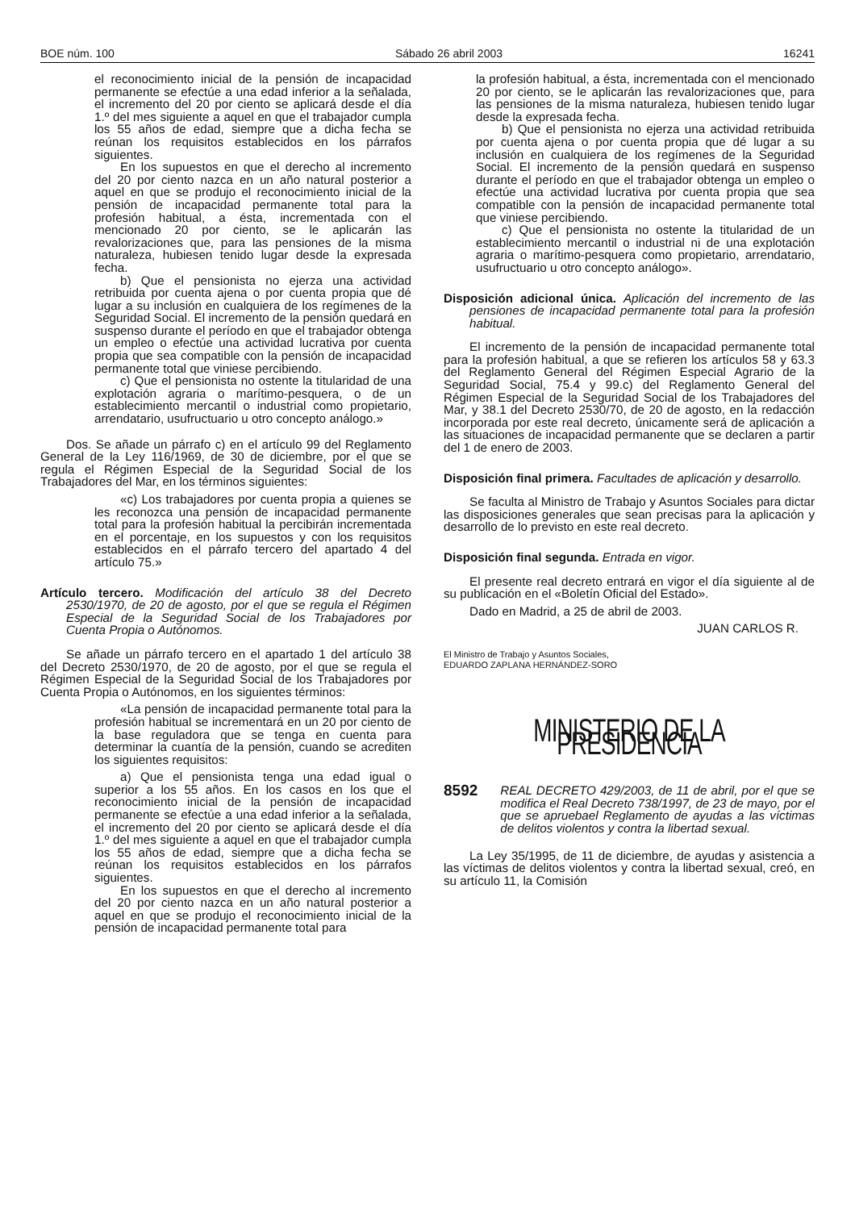BOE núm. 100 Sábado 26 abril 2003 16241
el reconocimiento inicial de la pensión de incapacidad permanente se efectúe a una edad inferior a la señalada, el incremento del 20 por ciento se aplicará desde el día 1.º del mes siguiente a aquel en que el trabajador cumpla los 55 años de edad, siempre que a dicha fecha se reúnan los requisitos establecidos en los párrafos siguientes.
En los supuestos en que el derecho al incremento del 20 por ciento nazca en un año natural posterior a aquel en que se produjo el reconocimiento inicial de la pensión de incapacidad permanente total para la profesión habitual, a ésta, incrementada con el mencionado 20 por ciento, se le aplicarán las revalorizaciones que, para las pensiones de la misma naturaleza, hubiesen tenido lugar desde la expresada fecha.
b) Que el pensionista no ejerza una actividad retribuida por cuenta ajena o por cuenta propia que dé lugar a su inclusión en cualquiera de los regímenes de la Seguridad Social. El incremento de la pensión quedará en suspenso durante el período en que el trabajador obtenga un empleo o efectúe una actividad lucrativa por cuenta propia que sea compatible con la pensión de incapacidad permanente total que viniese percibiendo.
c) Que el pensionista no ostente la titularidad de una explotación agraria o marítimo-pesquera, o de un establecimiento mercantil o industrial como propietario, arrendatario, usufructuario u otro concepto análogo.»
Dos. Se añade un párrafo c) en el artículo 99 del Reglamento General de la Ley 116/1969, de 30 de diciembre, por el que se regula el Régimen Especial de la Seguridad Social de los Trabajadores del Mar, en los términos siguientes:
«c) Los trabajadores por cuenta propia a quienes se les reconozca una pensión de incapacidad permanente total para la profesión habitual la percibirán incrementada en el porcentaje, en los supuestos y con los requisitos establecidos en el párrafo tercero del apartado 4 del artículo 75.»
Artículo tercero. Modificación del artículo 38 del Decreto 2530/1970, de 20 de agosto, por el que se regula el Régimen Especial de la Seguridad Social de los Trabajadores por Cuenta Propia o Autónomos.
Se añade un párrafo tercero en el apartado 1 del artículo 38 del Decreto 2530/1970, de 20 de agosto, por el que se regula el Régimen Especial de la Seguridad Social de los Trabajadores por Cuenta Propia o Autónomos, en los siguientes términos:
«La pensión de incapacidad permanente total para la profesión habitual se incrementará en un 20 por ciento de la base reguladora que se tenga en cuenta para determinar la cuantía de la pensión, cuando se acrediten los siguientes requisitos:
a) Que el pensionista tenga una edad igual o superior a los 55 años. En los casos en los que el reconocimiento inicial de la pensión de incapacidad permanente se efectúe a una edad inferior a la señalada, el incremento del 20 por ciento se aplicará desde el día 1.º del mes siguiente a aquel en que el trabajador cumpla los 55 años de edad, siempre que a dicha fecha se reúnan los requisitos establecidos en los párrafos siguientes.
En los supuestos en que el derecho al incremento del 20 por ciento nazca en un año natural posterior a aquel en que se produjo el reconocimiento inicial de la pensión de incapacidad permanente total para
la profesión habitual, a ésta, incrementada con el mencionado 20 por ciento, se le aplicarán las revalorizaciones que, para las pensiones de la misma naturaleza, hubiesen tenido lugar desde la expresada fecha.
b) Que el pensionista no ejerza una actividad retribuida por cuenta ajena o por cuenta propia que dé lugar a su inclusión en cualquiera de los regímenes de la Seguridad Social. El incremento de la pensión quedará en suspenso durante el período en que el trabajador obtenga un empleo o efectúe una actividad lucrativa por cuenta propia que sea compatible con la pensión de incapacidad permanente total que viniese percibiendo.
c) Que el pensionista no ostente la titularidad de un establecimiento mercantil o industrial ni de una explotación agraria o marítimo-pesquera como propietario, arrendatario, usufructuario u otro concepto análogo».
Disposición adicional única. Aplicación del incremento de las pensiones de incapacidad permanente total para la profesión habitual.
El incremento de la pensión de incapacidad permanente total para la profesión habitual, a que se refieren los artículos 58 y 63.3 del Reglamento General del Régimen Especial Agrario de la Seguridad Social, 75.4 y 99.c) del Reglamento General del Régimen Especial de la Seguridad Social de los Trabajadores del Mar, y 38.1 del Decreto 2530/70, de 20 de agosto, en la redacción incorporada por este real decreto, únicamente será de aplicación a las situaciones de incapacidad permanente que se declaren a partir del 1 de enero de 2003.
Disposición final primera. Facultades de aplicación y desarrollo.
Se faculta al Ministro de Trabajo y Asuntos Sociales para dictar las disposiciones generales que sean precisas para la aplicación y desarrollo de lo previsto en este real decreto.
Disposición final segunda. Entrada en vigor.
El presente real decreto entrará en vigor el día siguiente al de su publicación en el «Boletín Oficial del Estado».
Dado en Madrid, a 25 de abril de 2003.
JUAN CARLOS R.
El Ministro de Trabajo y Asuntos Sociales,
EDUARDO ZAPLANA HERNÁNDEZ-SORO
MINISTERIO DE LA PRESIDENCIA
8592 REAL DECRETO 429/2003, de 11 de abril, por el que se modifica el Real Decreto 738/1997, de 23 de mayo, por el que se apruebael Reglamento de ayudas a las víctimas de delitos violentos y contra la libertad sexual.
La Ley 35/1995, de 11 de diciembre, de ayudas y asistencia a las víctimas de delitos violentos y contra la libertad sexual, creó, en su artículo 11, la Comisión